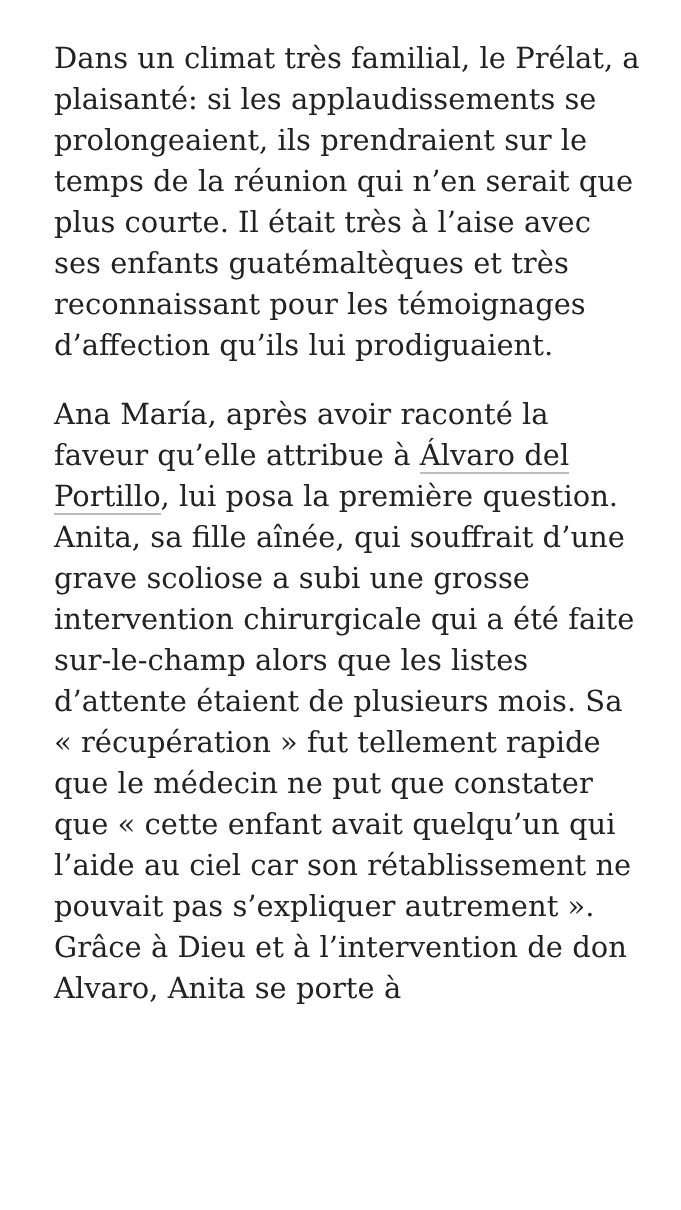Dans un climat très familial, le Prélat, a plaisanté: si les applaudissements se prolongeaient, ils prendraient sur le temps de la réunion qui n’en serait que plus courte. Il était très à l’aise avec ses enfants guatémaltèques et très reconnaissant pour les témoignages d’affection qu’ils lui prodiguaient.
Ana María, après avoir raconté la faveur qu’elle attribue à Álvaro del Portillo, lui posa la première question. Anita, sa fille aînée, qui souffrait d’une grave scoliose a subi une grosse intervention chirurgicale qui a été faite sur-le-champ alors que les listes d’attente étaient de plusieurs mois. Sa « récupération » fut tellement rapide que le médecin ne put que constater que « cette enfant avait quelqu’un qui l’aide au ciel car son rétablissement ne pouvait pas s’expliquer autrement ». Grâce à Dieu et à l’intervention de don Alvaro, Anita se porte à